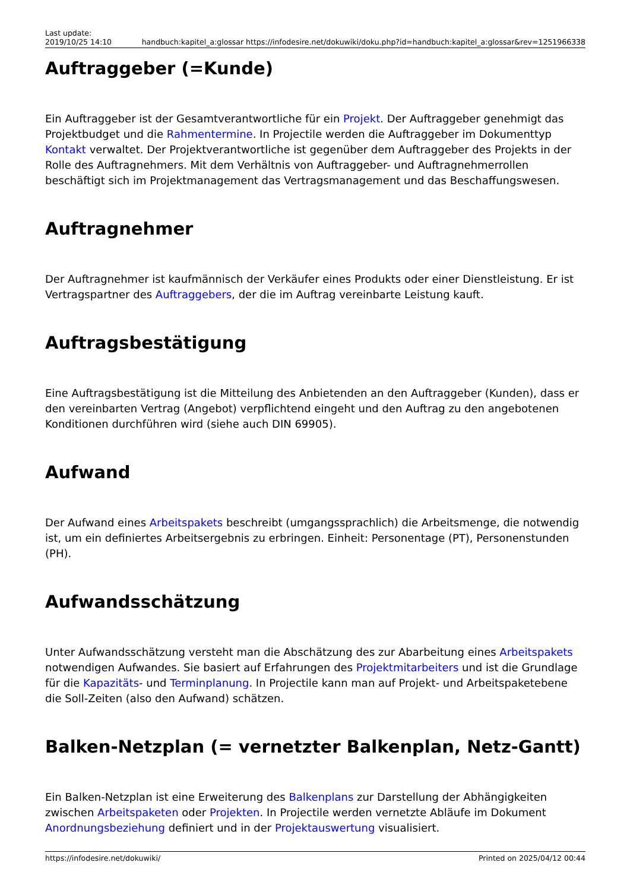Last update:
2019/10/25 14:10
handbuch:kapitel_a:glossar https://infodesire.net/dokuwiki/doku.php?id=handbuch:kapitel_a:glossar&rev=1251966338
Auftraggeber (=Kunde)
Ein Auftraggeber ist der Gesamtverantwortliche für ein Projekt. Der Auftraggeber genehmigt das Projektbudget und die Rahmentermine. In Projectile werden die Auftraggeber im Dokumenttyp Kontakt verwaltet. Der Projektverantwortliche ist gegenüber dem Auftraggeber des Projekts in der Rolle des Auftragnehmers. Mit dem Verhältnis von Auftraggeber- und Auftragnehmerrollen beschäftigt sich im Projektmanagement das Vertragsmanagement und das Beschaffungswesen.
Auftragnehmer
Der Auftragnehmer ist kaufmännisch der Verkäufer eines Produkts oder einer Dienstleistung. Er ist Vertragspartner des Auftraggebers, der die im Auftrag vereinbarte Leistung kauft.
Auftragsbestätigung
Eine Auftragsbestätigung ist die Mitteilung des Anbietenden an den Auftraggeber (Kunden), dass er den vereinbarten Vertrag (Angebot) verpflichtend eingeht und den Auftrag zu den angebotenen Konditionen durchführen wird (siehe auch DIN 69905).
Aufwand
Der Aufwand eines Arbeitspakets beschreibt (umgangssprachlich) die Arbeitsmenge, die notwendig ist, um ein definiertes Arbeitsergebnis zu erbringen. Einheit: Personentage (PT), Personenstunden (PH).
Aufwandsschätzung
Unter Aufwandsschätzung versteht man die Abschätzung des zur Abarbeitung eines Arbeitspakets notwendigen Aufwandes. Sie basiert auf Erfahrungen des Projektmitarbeiters und ist die Grundlage für die Kapazitäts- und Terminplanung. In Projectile kann man auf Projekt- und Arbeitspaketebene die Soll-Zeiten (also den Aufwand) schätzen.
Balken-Netzplan (= vernetzter Balkenplan, Netz-Gantt)
Ein Balken-Netzplan ist eine Erweiterung des Balkenplans zur Darstellung der Abhängigkeiten zwischen Arbeitspaketen oder Projekten. In Projectile werden vernetzte Abläufe im Dokument Anordnungsbeziehung definiert und in der Projektauswertung visualisiert.
https://infodesire.net/dokuwiki/ Printed on 2025/04/12 00:44